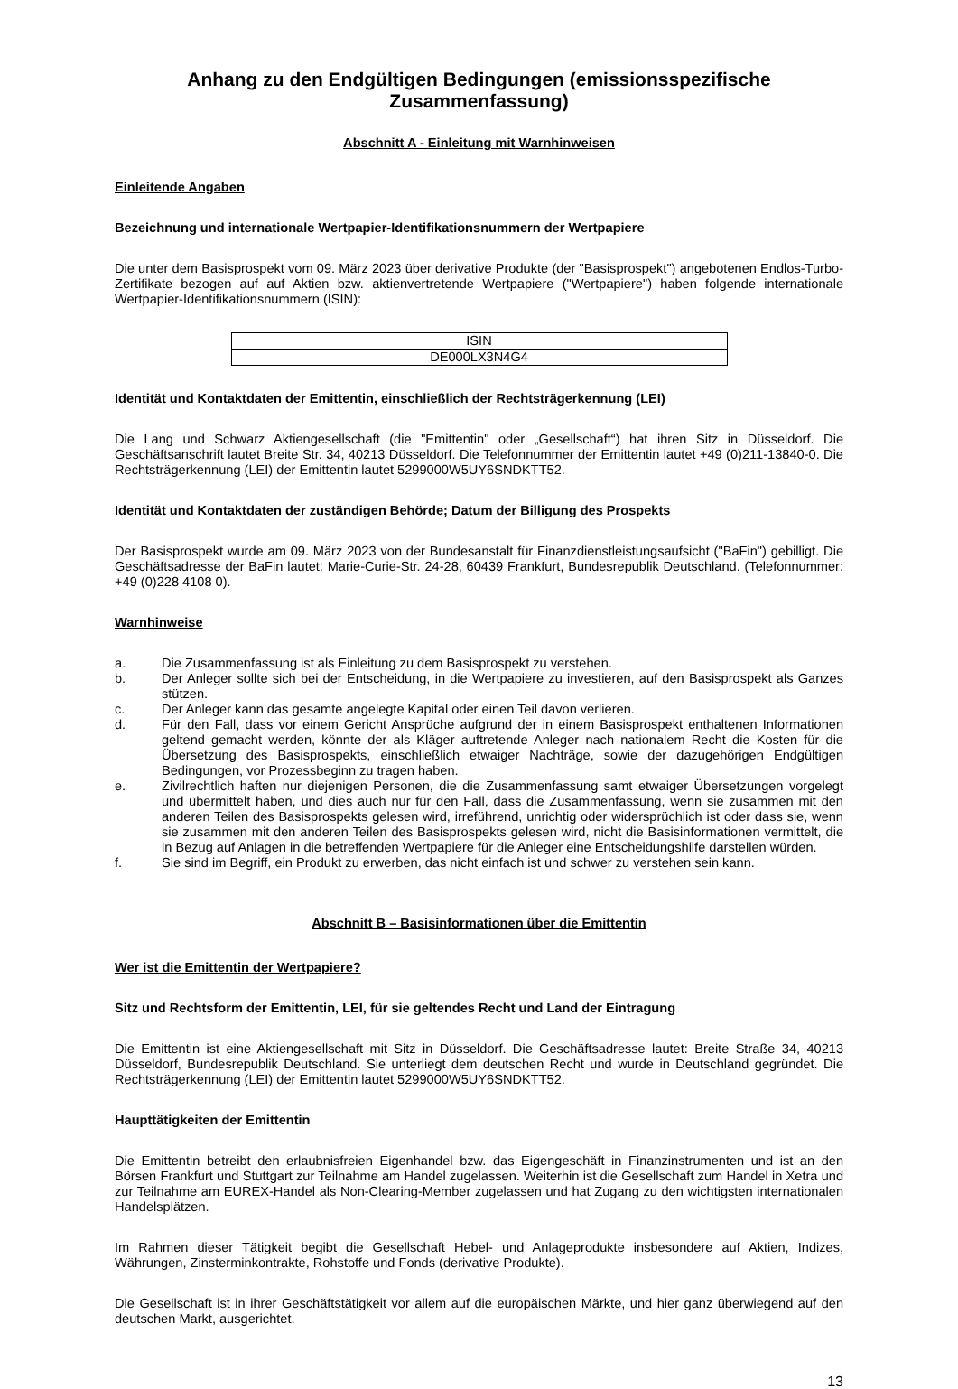Anhang zu den Endgültigen Bedingungen (emissionsspezifische Zusammenfassung)
Abschnitt A - Einleitung mit Warnhinweisen
Einleitende Angaben
Bezeichnung und internationale Wertpapier-Identifikationsnummern der Wertpapiere
Die unter dem Basisprospekt vom 09. März 2023 über derivative Produkte (der "Basisprospekt") angebotenen Endlos-Turbo-Zertifikate bezogen auf auf Aktien bzw. aktienvertretende Wertpapiere ("Wertpapiere") haben folgende internationale Wertpapier-Identifikationsnummern (ISIN):
| ISIN |
| DE000LX3N4G4 |
Identität und Kontaktdaten der Emittentin, einschließlich der Rechtsträgerkennung (LEI)
Die Lang und Schwarz Aktiengesellschaft (die "Emittentin" oder „Gesellschaft“) hat ihren Sitz in Düsseldorf. Die Geschäftsanschrift lautet Breite Str. 34, 40213 Düsseldorf. Die Telefonnummer der Emittentin lautet +49 (0)211-13840-0. Die Rechtsträgerkennung (LEI) der Emittentin lautet 5299000W5UY6SNDKTT52.
Identität und Kontaktdaten der zuständigen Behörde; Datum der Billigung des Prospekts
Der Basisprospekt wurde am 09. März 2023 von der Bundesanstalt für Finanzdienstleistungsaufsicht ("BaFin") gebilligt. Die Geschäftsadresse der BaFin lautet: Marie-Curie-Str. 24-28, 60439 Frankfurt, Bundesrepublik Deutschland. (Telefonnummer: +49 (0)228 4108 0).
Warnhinweise
a. Die Zusammenfassung ist als Einleitung zu dem Basisprospekt zu verstehen.
b. Der Anleger sollte sich bei der Entscheidung, in die Wertpapiere zu investieren, auf den Basisprospekt als Ganzes stützen.
c. Der Anleger kann das gesamte angelegte Kapital oder einen Teil davon verlieren.
d. Für den Fall, dass vor einem Gericht Ansprüche aufgrund der in einem Basisprospekt enthaltenen Informationen geltend gemacht werden, könnte der als Kläger auftretende Anleger nach nationalem Recht die Kosten für die Übersetzung des Basisprospekts, einschließlich etwaiger Nachträge, sowie der dazugehörigen Endgültigen Bedingungen, vor Prozessbeginn zu tragen haben.
e. Zivilrechtlich haften nur diejenigen Personen, die die Zusammenfassung samt etwaiger Übersetzungen vorgelegt und übermittelt haben, und dies auch nur für den Fall, dass die Zusammenfassung, wenn sie zusammen mit den anderen Teilen des Basisprospekts gelesen wird, irreführend, unrichtig oder widersprüchlich ist oder dass sie, wenn sie zusammen mit den anderen Teilen des Basisprospekts gelesen wird, nicht die Basisinformationen vermittelt, die in Bezug auf Anlagen in die betreffenden Wertpapiere für die Anleger eine Entscheidungshilfe darstellen würden.
f. Sie sind im Begriff, ein Produkt zu erwerben, das nicht einfach ist und schwer zu verstehen sein kann.
Abschnitt B – Basisinformationen über die Emittentin
Wer ist die Emittentin der Wertpapiere?
Sitz und Rechtsform der Emittentin, LEI, für sie geltendes Recht und Land der Eintragung
Die Emittentin ist eine Aktiengesellschaft mit Sitz in Düsseldorf. Die Geschäftsadresse lautet: Breite Straße 34, 40213 Düsseldorf, Bundesrepublik Deutschland. Sie unterliegt dem deutschen Recht und wurde in Deutschland gegründet. Die Rechtsträgerkennung (LEI) der Emittentin lautet 5299000W5UY6SNDKTT52.
Haupttätigkeiten der Emittentin
Die Emittentin betreibt den erlaubnisfreien Eigenhandel bzw. das Eigengeschäft in Finanzinstrumenten und ist an den Börsen Frankfurt und Stuttgart zur Teilnahme am Handel zugelassen. Weiterhin ist die Gesellschaft zum Handel in Xetra und zur Teilnahme am EUREX-Handel als Non-Clearing-Member zugelassen und hat Zugang zu den wichtigsten internationalen Handelsplätzen.
Im Rahmen dieser Tätigkeit begibt die Gesellschaft Hebel- und Anlageprodukte insbesondere auf Aktien, Indizes, Währungen, Zinsterminkontrakte, Rohstoffe und Fonds (derivative Produkte).
Die Gesellschaft ist in ihrer Geschäftstätigkeit vor allem auf die europäischen Märkte, und hier ganz überwiegend auf den deutschen Markt, ausgerichtet.
13